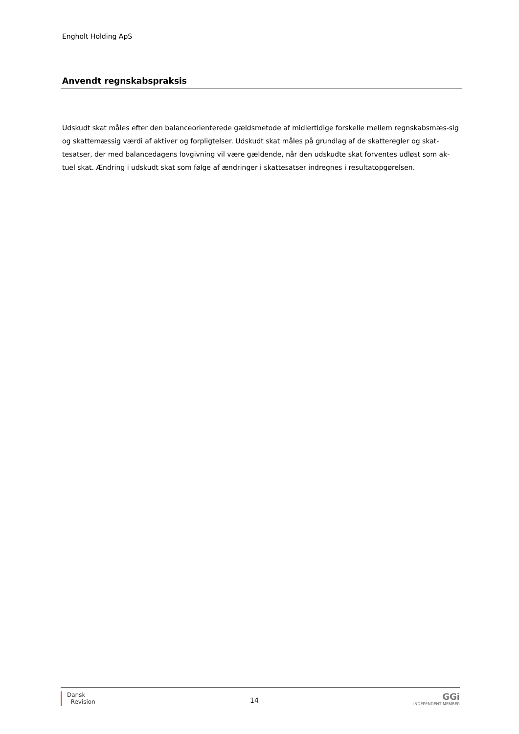Engholt Holding ApS
Anvendt regnskabspraksis
Udskudt skat måles efter den balanceorienterede gældsmetode af midlertidige forskelle mellem regnskabsmæs-sig og skattemæssig værdi af aktiver og forpligtelser. Udskudt skat måles på grundlag af de skatteregler og skat-tesatser, der med balancedagens lovgivning vil være gældende, når den udskudte skat forventes udløst som ak-tuel skat. Ændring i udskudt skat som følge af ændringer i skattesatser indregnes i resultatopgørelsen.
Dansk
Revision
14
GGi
INDEPENDENT MEMBER